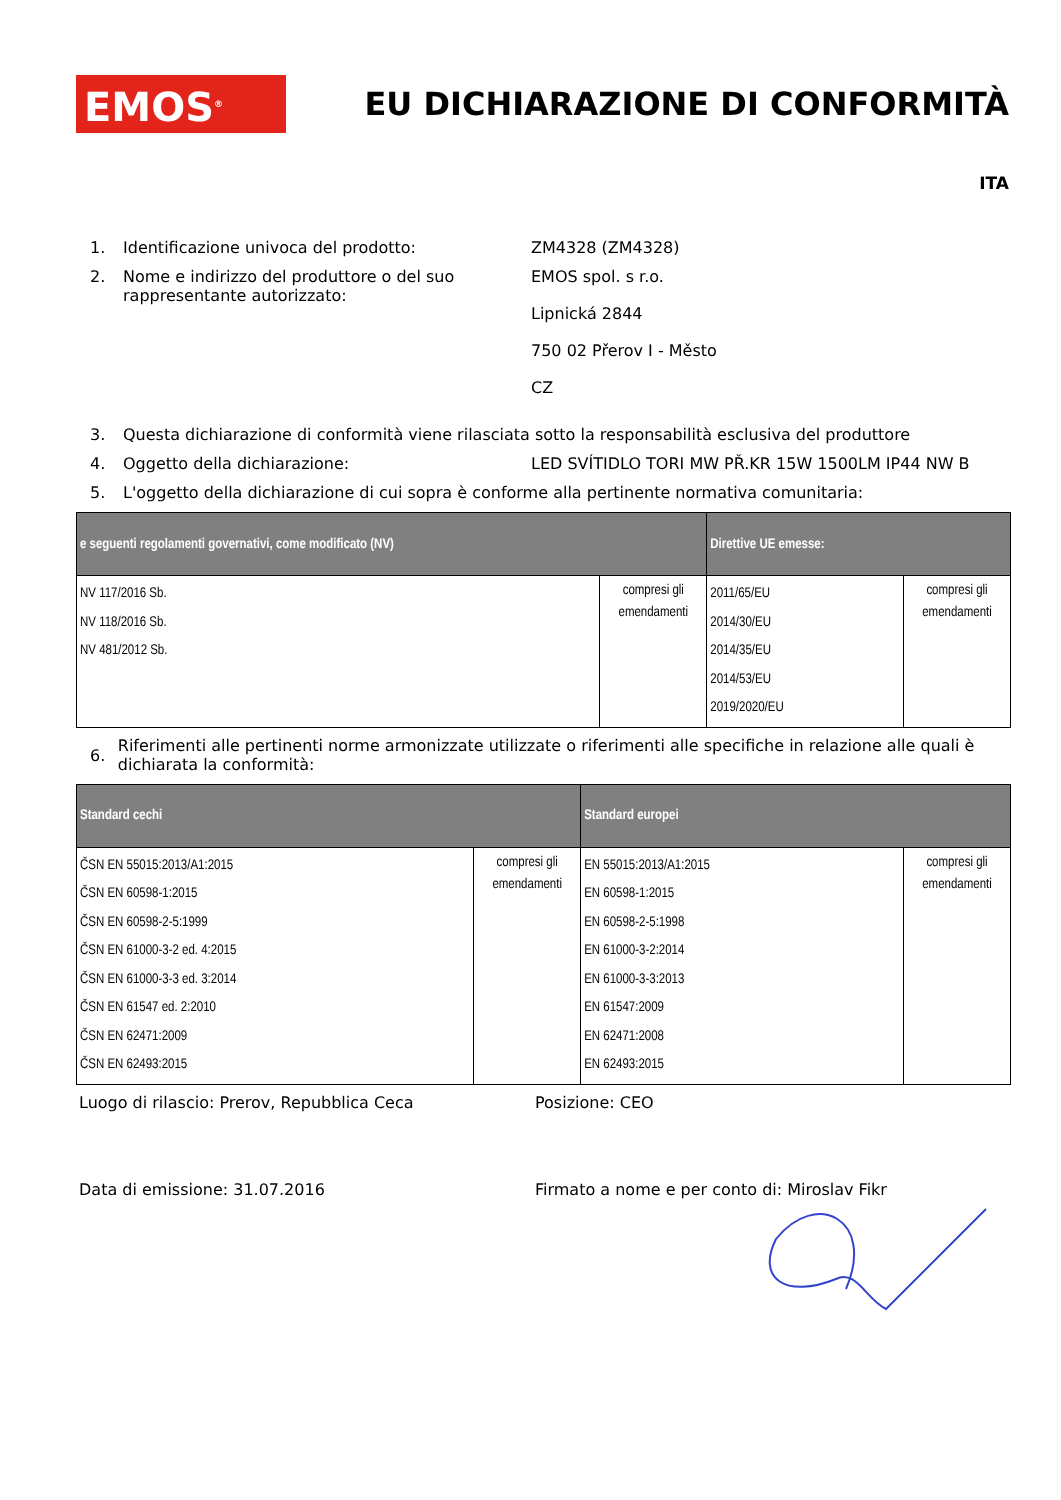EMOS<sup>®</sup>
EU DICHIARAZIONE DI CONFORMITÀ
ITA
1. Identificazione univoca del prodotto: ZM4328 (ZM4328)
2. Nome e indirizzo del produttore o del suo rappresentante autorizzato:
EMOS spol. s r.o.
Lipnická 2844
750 02 Přerov I - Město
CZ
3. Questa dichiarazione di conformità viene rilasciata sotto la responsabilità esclusiva del produttore
4. Oggetto della dichiarazione: LED SVÍTIDLO TORI MW PŘ.KR 15W 1500LM IP44 NW B
5. L'oggetto della dichiarazione di cui sopra è conforme alla pertinente normativa comunitaria:
| e seguenti regolamenti governativi, come modificato (NV) | | Direttive UE emesse: | |
| --- | --- | --- | --- |
| NV 117/2016 Sb. NV 118/2016 Sb. NV 481/2012 Sb. | compresi gli emendamenti | 2011/65/EU 2014/30/EU 2014/35/EU 2014/53/EU 2019/2020/EU | compresi gli emendamenti |
6.
Riferimenti alle pertinenti norme armonizzate utilizzate o riferimenti alle specifiche in relazione alle quali è dichiarata la conformità:
| Standard cechi | | Standard europei | |
| --- | --- | --- | --- |
| ČSN EN 55015:2013/A1:2015 ČSN EN 60598-1:2015 ČSN EN 60598-2-5:1999 ČSN EN 61000-3-2 ed. 4:2015 ČSN EN 61000-3-3 ed. 3:2014 ČSN EN 61547 ed. 2:2010 ČSN EN 62471:2009 ČSN EN 62493:2015 | compresi gli emendamenti | EN 55015:2013/A1:2015 EN 60598-1:2015 EN 60598-2-5:1998 EN 61000-3-2:2014 EN 61000-3-3:2013 EN 61547:2009 EN 62471:2008 EN 62493:2015 | compresi gli emendamenti |
Luogo di rilascio: Prerov, Repubblica Ceca Posizione: CEO
Data di emissione: 31.07.2016 Firmato a nome e per conto di: Miroslav Fikr